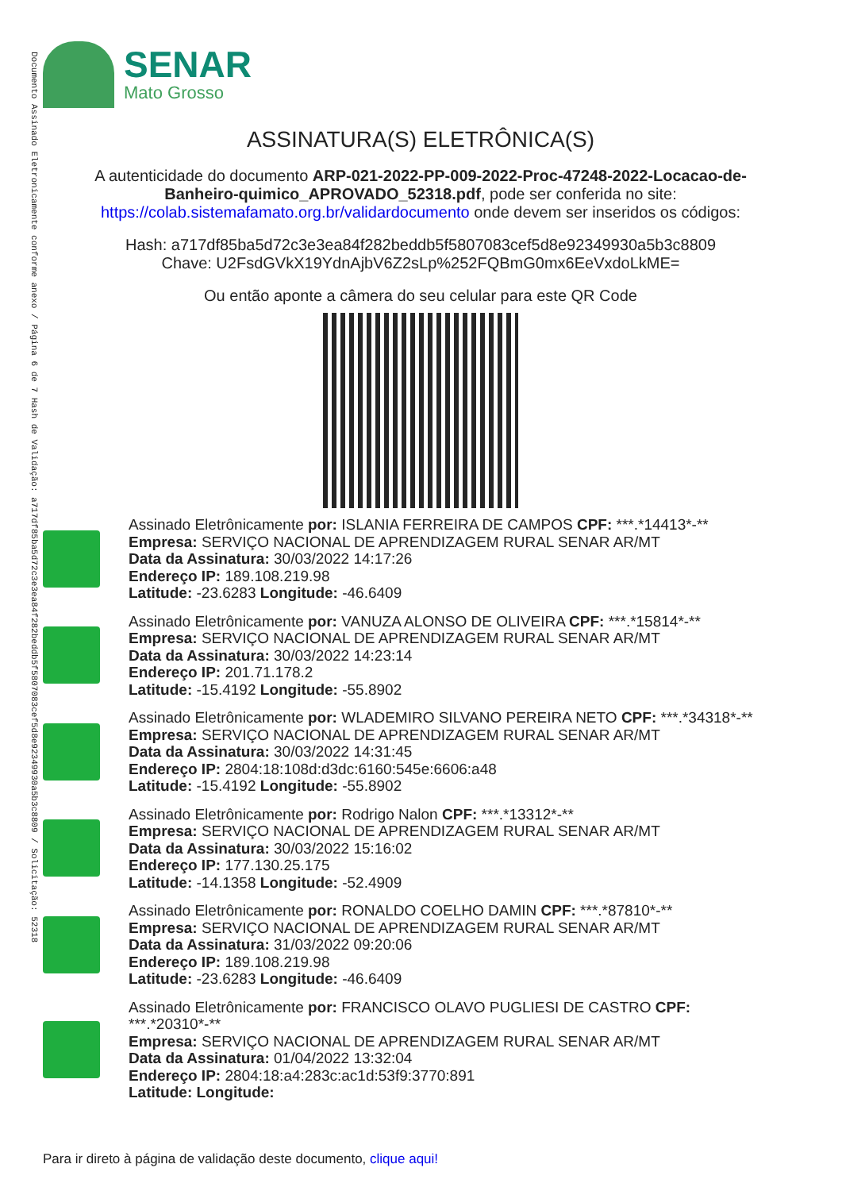Documento Assinado Eletronicamente conforme anexo / Página 6 de 7 Hash de Validação: a717df85ba5d72c3e3ea84f282beddb5f5807083cef5d8e92349930a5b3c8809 / Solicitação: 52318
SENAR
Mato Grosso
ASSINATURA(S) ELETRÔNICA(S)
A autenticidade do documento ARP-021-2022-PP-009-2022-Proc-47248-2022-Locacao-de-Banheiro-quimico_APROVADO_52318.pdf, pode ser conferida no site: https://colab.sistemafamato.org.br/validardocumento onde devem ser inseridos os códigos:
Hash: a717df85ba5d72c3e3ea84f282beddb5f5807083cef5d8e92349930a5b3c8809
Chave: U2FsdGVkX19YdnAjbV6Z2sLp%252FQBmG0mx6EeVxdoLkME=
Ou então aponte a câmera do seu celular para este QR Code
Assinado Eletrônicamente por: ISLANIA FERREIRA DE CAMPOS CPF: ***.*14413*-**
Empresa: SERVIÇO NACIONAL DE APRENDIZAGEM RURAL SENAR AR/MT
Data da Assinatura: 30/03/2022 14:17:26
Endereço IP: 189.108.219.98
Latitude: -23.6283 Longitude: -46.6409
Assinado Eletrônicamente por: VANUZA ALONSO DE OLIVEIRA CPF: ***.*15814*-**
Empresa: SERVIÇO NACIONAL DE APRENDIZAGEM RURAL SENAR AR/MT
Data da Assinatura: 30/03/2022 14:23:14
Endereço IP: 201.71.178.2
Latitude: -15.4192 Longitude: -55.8902
Assinado Eletrônicamente por: WLADEMIRO SILVANO PEREIRA NETO CPF: ***.*34318*-**
Empresa: SERVIÇO NACIONAL DE APRENDIZAGEM RURAL SENAR AR/MT
Data da Assinatura: 30/03/2022 14:31:45
Endereço IP: 2804:18:108d:d3dc:6160:545e:6606:a48
Latitude: -15.4192 Longitude: -55.8902
Assinado Eletrônicamente por: Rodrigo Nalon CPF: ***.*13312*-**
Empresa: SERVIÇO NACIONAL DE APRENDIZAGEM RURAL SENAR AR/MT
Data da Assinatura: 30/03/2022 15:16:02
Endereço IP: 177.130.25.175
Latitude: -14.1358 Longitude: -52.4909
Assinado Eletrônicamente por: RONALDO COELHO DAMIN CPF: ***.*87810*-**
Empresa: SERVIÇO NACIONAL DE APRENDIZAGEM RURAL SENAR AR/MT
Data da Assinatura: 31/03/2022 09:20:06
Endereço IP: 189.108.219.98
Latitude: -23.6283 Longitude: -46.6409
Assinado Eletrônicamente por: FRANCISCO OLAVO PUGLIESI DE CASTRO CPF: ***.*20310*-**
Empresa: SERVIÇO NACIONAL DE APRENDIZAGEM RURAL SENAR AR/MT
Data da Assinatura: 01/04/2022 13:32:04
Endereço IP: 2804:18:a4:283c:ac1d:53f9:3770:891
Latitude: Longitude:
Para ir direto à página de validação deste documento, clique aqui!